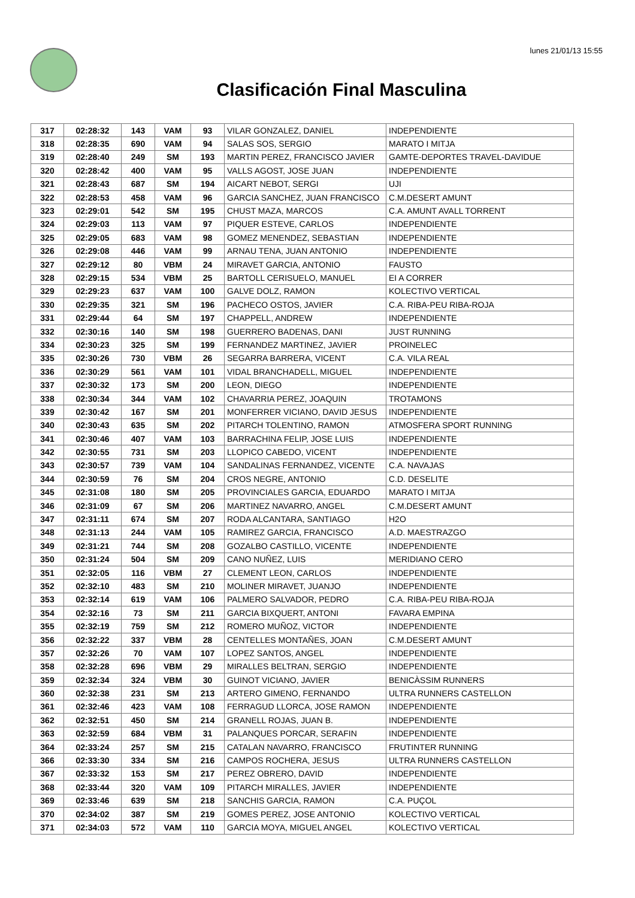lunes 21/01/13 15:55
Clasificación Final Masculina
| 317 | 02:28:32 | 143 | VAM | 93 | VILAR GONZALEZ, DANIEL | INDEPENDIENTE |
| 318 | 02:28:35 | 690 | VAM | 94 | SALAS SOS, SERGIO | MARATO I MITJA |
| 319 | 02:28:40 | 249 | SM | 193 | MARTIN PEREZ, FRANCISCO JAVIER | GAMTE-DEPORTES TRAVEL-DAVIDUE |
| 320 | 02:28:42 | 400 | VAM | 95 | VALLS AGOST, JOSE JUAN | INDEPENDIENTE |
| 321 | 02:28:43 | 687 | SM | 194 | AICART NEBOT, SERGI | UJI |
| 322 | 02:28:53 | 458 | VAM | 96 | GARCIA SANCHEZ, JUAN FRANCISCO | C.M.DESERT AMUNT |
| 323 | 02:29:01 | 542 | SM | 195 | CHUST MAZA, MARCOS | C.A. AMUNT AVALL TORRENT |
| 324 | 02:29:03 | 113 | VAM | 97 | PIQUER ESTEVE, CARLOS | INDEPENDIENTE |
| 325 | 02:29:05 | 683 | VAM | 98 | GOMEZ MENENDEZ, SEBASTIAN | INDEPENDIENTE |
| 326 | 02:29:08 | 446 | VAM | 99 | ARNAU TENA, JUAN ANTONIO | INDEPENDIENTE |
| 327 | 02:29:12 | 80 | VBM | 24 | MIRAVET GARCIA, ANTONIO | FAUSTO |
| 328 | 02:29:15 | 534 | VBM | 25 | BARTOLL CERISUELO, MANUEL | EI A CORRER |
| 329 | 02:29:23 | 637 | VAM | 100 | GALVE DOLZ, RAMON | KOLECTIVO VERTICAL |
| 330 | 02:29:35 | 321 | SM | 196 | PACHECO OSTOS, JAVIER | C.A. RIBA-PEU RIBA-ROJA |
| 331 | 02:29:44 | 64 | SM | 197 | CHAPPELL, ANDREW | INDEPENDIENTE |
| 332 | 02:30:16 | 140 | SM | 198 | GUERRERO BADENAS, DANI | JUST RUNNING |
| 334 | 02:30:23 | 325 | SM | 199 | FERNANDEZ MARTINEZ, JAVIER | PROINELEC |
| 335 | 02:30:26 | 730 | VBM | 26 | SEGARRA BARRERA, VICENT | C.A. VILA REAL |
| 336 | 02:30:29 | 561 | VAM | 101 | VIDAL BRANCHADELL, MIGUEL | INDEPENDIENTE |
| 337 | 02:30:32 | 173 | SM | 200 | LEON, DIEGO | INDEPENDIENTE |
| 338 | 02:30:34 | 344 | VAM | 102 | CHAVARRIA PEREZ, JOAQUIN | TROTAMONS |
| 339 | 02:30:42 | 167 | SM | 201 | MONFERRER VICIANO, DAVID JESUS | INDEPENDIENTE |
| 340 | 02:30:43 | 635 | SM | 202 | PITARCH TOLENTINO, RAMON | ATMOSFERA SPORT RUNNING |
| 341 | 02:30:46 | 407 | VAM | 103 | BARRACHINA FELIP, JOSE LUIS | INDEPENDIENTE |
| 342 | 02:30:55 | 731 | SM | 203 | LLOPICO CABEDO, VICENT | INDEPENDIENTE |
| 343 | 02:30:57 | 739 | VAM | 104 | SANDALINAS FERNANDEZ, VICENTE | C.A. NAVAJAS |
| 344 | 02:30:59 | 76 | SM | 204 | CROS NEGRE, ANTONIO | C.D. DESELITE |
| 345 | 02:31:08 | 180 | SM | 205 | PROVINCIALES GARCIA, EDUARDO | MARATO I MITJA |
| 346 | 02:31:09 | 67 | SM | 206 | MARTINEZ NAVARRO, ANGEL | C.M.DESERT AMUNT |
| 347 | 02:31:11 | 674 | SM | 207 | RODA ALCANTARA, SANTIAGO | H2O |
| 348 | 02:31:13 | 244 | VAM | 105 | RAMIREZ GARCIA, FRANCISCO | A.D. MAESTRAZGO |
| 349 | 02:31:21 | 744 | SM | 208 | GOZALBO CASTILLO, VICENTE | INDEPENDIENTE |
| 350 | 02:31:24 | 504 | SM | 209 | CANO NUÑEZ, LUIS | MERIDIANO CERO |
| 351 | 02:32:05 | 116 | VBM | 27 | CLEMENT LEON, CARLOS | INDEPENDIENTE |
| 352 | 02:32:10 | 483 | SM | 210 | MOLINER MIRAVET, JUANJO | INDEPENDIENTE |
| 353 | 02:32:14 | 619 | VAM | 106 | PALMERO SALVADOR, PEDRO | C.A. RIBA-PEU RIBA-ROJA |
| 354 | 02:32:16 | 73 | SM | 211 | GARCIA BIXQUERT, ANTONI | FAVARA EMPINA |
| 355 | 02:32:19 | 759 | SM | 212 | ROMERO MUÑOZ, VICTOR | INDEPENDIENTE |
| 356 | 02:32:22 | 337 | VBM | 28 | CENTELLES MONTAÑES, JOAN | C.M.DESERT AMUNT |
| 357 | 02:32:26 | 70 | VAM | 107 | LOPEZ SANTOS, ANGEL | INDEPENDIENTE |
| 358 | 02:32:28 | 696 | VBM | 29 | MIRALLES BELTRAN, SERGIO | INDEPENDIENTE |
| 359 | 02:32:34 | 324 | VBM | 30 | GUINOT VICIANO, JAVIER | BENICÀSSIM RUNNERS |
| 360 | 02:32:38 | 231 | SM | 213 | ARTERO GIMENO, FERNANDO | ULTRA RUNNERS CASTELLON |
| 361 | 02:32:46 | 423 | VAM | 108 | FERRAGUD LLORCA, JOSE RAMON | INDEPENDIENTE |
| 362 | 02:32:51 | 450 | SM | 214 | GRANELL ROJAS, JUAN B. | INDEPENDIENTE |
| 363 | 02:32:59 | 684 | VBM | 31 | PALANQUES PORCAR, SERAFIN | INDEPENDIENTE |
| 364 | 02:33:24 | 257 | SM | 215 | CATALAN NAVARRO, FRANCISCO | FRUTINTER RUNNING |
| 366 | 02:33:30 | 334 | SM | 216 | CAMPOS ROCHERA, JESUS | ULTRA RUNNERS CASTELLON |
| 367 | 02:33:32 | 153 | SM | 217 | PEREZ OBRERO, DAVID | INDEPENDIENTE |
| 368 | 02:33:44 | 320 | VAM | 109 | PITARCH MIRALLES, JAVIER | INDEPENDIENTE |
| 369 | 02:33:46 | 639 | SM | 218 | SANCHIS GARCIA, RAMON | C.A. PUÇOL |
| 370 | 02:34:02 | 387 | SM | 219 | GOMES PEREZ, JOSE ANTONIO | KOLECTIVO VERTICAL |
| 371 | 02:34:03 | 572 | VAM | 110 | GARCIA MOYA, MIGUEL ANGEL | KOLECTIVO VERTICAL |